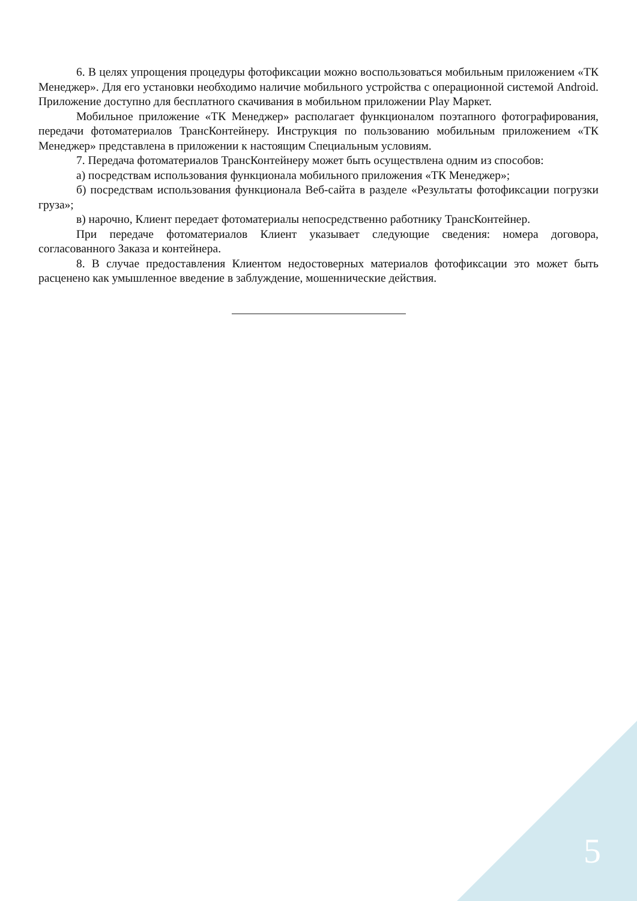6. В целях упрощения процедуры фотофиксации можно воспользоваться мобильным приложением «ТК Менеджер». Для его установки необходимо наличие мобильного устройства с операционной системой Android. Приложение доступно для бесплатного скачивания в мобильном приложении Play Маркет.
Мобильное приложение «ТК Менеджер» располагает функционалом поэтапного фотографирования, передачи фотоматериалов ТрансКонтейнеру. Инструкция по пользованию мобильным приложением «ТК Менеджер» представлена в приложении к настоящим Специальным условиям.
7. Передача фотоматериалов ТрансКонтейнеру может быть осуществлена одним из способов:
а) посредствам использования функционала мобильного приложения «ТК Менеджер»;
б) посредствам использования функционала Веб-сайта в разделе «Результаты фотофиксации погрузки груза»;
в) нарочно, Клиент передает фотоматериалы непосредственно работнику ТрансКонтейнер.
При передаче фотоматериалов Клиент указывает следующие сведения: номера договора, согласованного Заказа и контейнера.
8. В случае предоставления Клиентом недостоверных материалов фотофиксации это может быть расценено как умышленное введение в заблуждение, мошеннические действия.
5